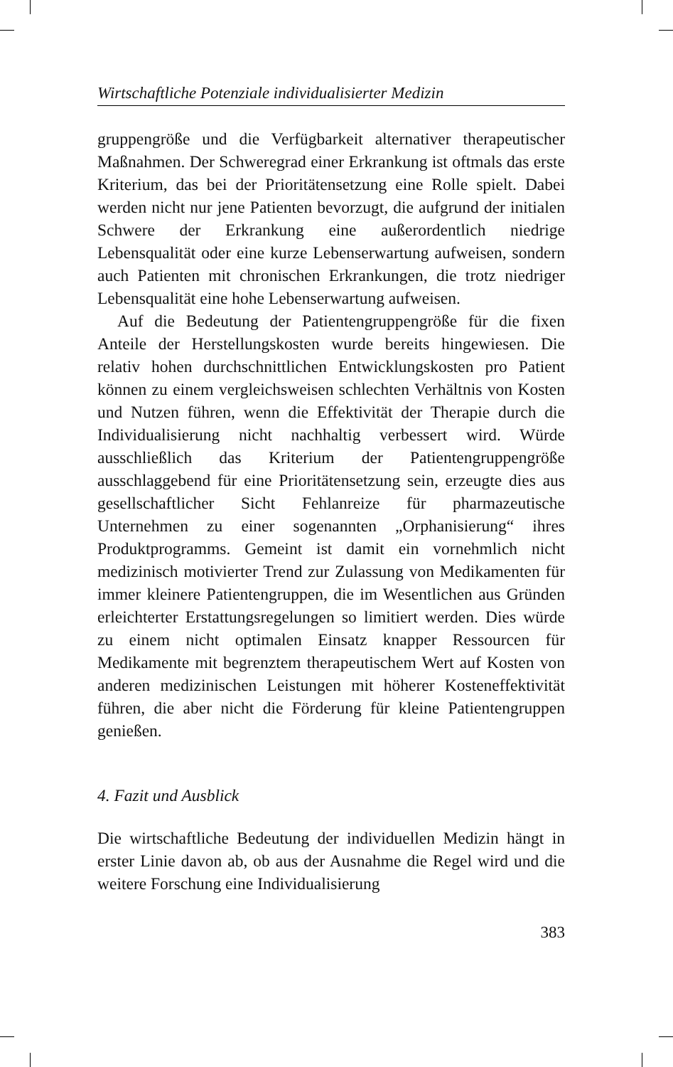Wirtschaftliche Potenziale individualisierter Medizin
gruppengröße und die Verfügbarkeit alternativer therapeutischer Maßnahmen. Der Schweregrad einer Erkrankung ist oftmals das erste Kriterium, das bei der Prioritätensetzung eine Rolle spielt. Dabei werden nicht nur jene Patienten bevorzugt, die aufgrund der initialen Schwere der Erkrankung eine außerordentlich niedrige Lebensqualität oder eine kurze Lebenserwartung aufweisen, sondern auch Patienten mit chronischen Erkrankungen, die trotz niedriger Lebensqualität eine hohe Lebenserwartung aufweisen.
Auf die Bedeutung der Patientengruppengröße für die fixen Anteile der Herstellungskosten wurde bereits hingewiesen. Die relativ hohen durchschnittlichen Entwicklungskosten pro Patient können zu einem vergleichsweisen schlechten Verhältnis von Kosten und Nutzen führen, wenn die Effektivität der Therapie durch die Individualisierung nicht nachhaltig verbessert wird. Würde ausschließlich das Kriterium der Patientengruppengröße ausschlaggebend für eine Prioritätensetzung sein, erzeugte dies aus gesellschaftlicher Sicht Fehlanreize für pharmazeutische Unternehmen zu einer sogenannten „Orphanisierung“ ihres Produktprogramms. Gemeint ist damit ein vornehmlich nicht medizinisch motivierter Trend zur Zulassung von Medikamenten für immer kleinere Patientengruppen, die im Wesentlichen aus Gründen erleichterter Erstattungsregelungen so limitiert werden. Dies würde zu einem nicht optimalen Einsatz knapper Ressourcen für Medikamente mit begrenztem therapeutischem Wert auf Kosten von anderen medizinischen Leistungen mit höherer Kosteneffektivität führen, die aber nicht die Förderung für kleine Patientengruppen genießen.
4. Fazit und Ausblick
Die wirtschaftliche Bedeutung der individuellen Medizin hängt in erster Linie davon ab, ob aus der Ausnahme die Regel wird und die weitere Forschung eine Individualisierung
383